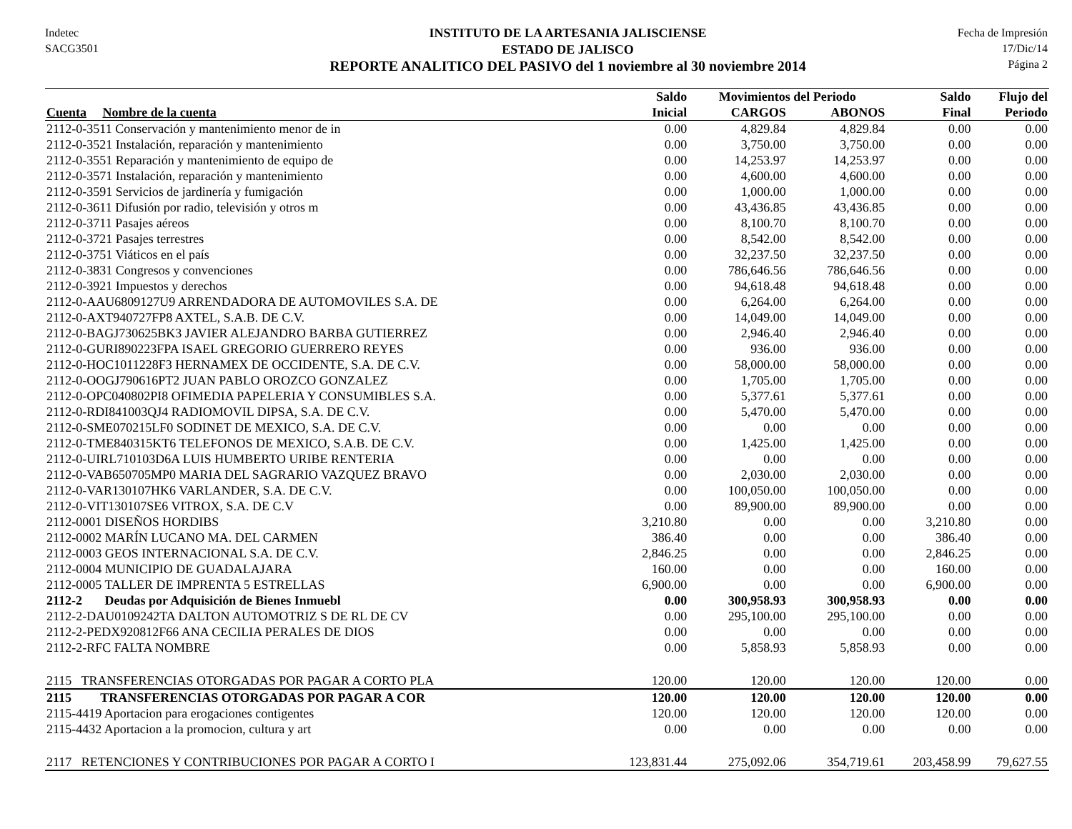Indetec
SACG3501
INSTITUTO DE LA ARTESANIA JALISCIENSE
ESTADO DE JALISCO
REPORTE ANALITICO DEL PASIVO del 1 noviembre al 30 noviembre 2014
Fecha de Impresión
17/Dic/14
Página 2
| | Saldo | Movimientos del Periodo | | Saldo | Flujo del |
| --- | --- | --- | --- | --- | --- |
| Cuenta Nombre de la cuenta | Inicial | CARGOS | ABONOS | Final | Periodo |
| 2112-0-3511 Conservación y mantenimiento menor de in | 0.00 | 4,829.84 | 4,829.84 | 0.00 | 0.00 |
| 2112-0-3521 Instalación, reparación y mantenimiento | 0.00 | 3,750.00 | 3,750.00 | 0.00 | 0.00 |
| 2112-0-3551 Reparación y mantenimiento de equipo de | 0.00 | 14,253.97 | 14,253.97 | 0.00 | 0.00 |
| 2112-0-3571 Instalación, reparación y mantenimiento | 0.00 | 4,600.00 | 4,600.00 | 0.00 | 0.00 |
| 2112-0-3591 Servicios de jardinería y fumigación | 0.00 | 1,000.00 | 1,000.00 | 0.00 | 0.00 |
| 2112-0-3611 Difusión por radio, televisión y otros m | 0.00 | 43,436.85 | 43,436.85 | 0.00 | 0.00 |
| 2112-0-3711 Pasajes aéreos | 0.00 | 8,100.70 | 8,100.70 | 0.00 | 0.00 |
| 2112-0-3721 Pasajes terrestres | 0.00 | 8,542.00 | 8,542.00 | 0.00 | 0.00 |
| 2112-0-3751 Viáticos en el país | 0.00 | 32,237.50 | 32,237.50 | 0.00 | 0.00 |
| 2112-0-3831 Congresos y convenciones | 0.00 | 786,646.56 | 786,646.56 | 0.00 | 0.00 |
| 2112-0-3921 Impuestos y derechos | 0.00 | 94,618.48 | 94,618.48 | 0.00 | 0.00 |
| 2112-0-AAU6809127U9 ARRENDADORA DE AUTOMOVILES S.A. DE | 0.00 | 6,264.00 | 6,264.00 | 0.00 | 0.00 |
| 2112-0-AXT940727FP8 AXTEL, S.A.B. DE C.V. | 0.00 | 14,049.00 | 14,049.00 | 0.00 | 0.00 |
| 2112-0-BAGJ730625BK3 JAVIER ALEJANDRO BARBA GUTIERREZ | 0.00 | 2,946.40 | 2,946.40 | 0.00 | 0.00 |
| 2112-0-GURI890223FPA ISAEL GREGORIO GUERRERO REYES | 0.00 | 936.00 | 936.00 | 0.00 | 0.00 |
| 2112-0-HOC1011228F3 HERNAMEX DE OCCIDENTE, S.A. DE C.V. | 0.00 | 58,000.00 | 58,000.00 | 0.00 | 0.00 |
| 2112-0-OOGJ790616PT2 JUAN PABLO OROZCO GONZALEZ | 0.00 | 1,705.00 | 1,705.00 | 0.00 | 0.00 |
| 2112-0-OPC040802PI8 OFIMEDIA PAPELERIA Y CONSUMIBLES S.A. | 0.00 | 5,377.61 | 5,377.61 | 0.00 | 0.00 |
| 2112-0-RDI841003QJ4 RADIOMOVIL DIPSA, S.A. DE C.V. | 0.00 | 5,470.00 | 5,470.00 | 0.00 | 0.00 |
| 2112-0-SME070215LF0 SODINET DE MEXICO, S.A. DE C.V. | 0.00 | 0.00 | 0.00 | 0.00 | 0.00 |
| 2112-0-TME840315KT6 TELEFONOS DE MEXICO, S.A.B. DE C.V. | 0.00 | 1,425.00 | 1,425.00 | 0.00 | 0.00 |
| 2112-0-UIRL710103D6A LUIS HUMBERTO URIBE RENTERIA | 0.00 | 0.00 | 0.00 | 0.00 | 0.00 |
| 2112-0-VAB650705MP0 MARIA DEL SAGRARIO VAZQUEZ BRAVO | 0.00 | 2,030.00 | 2,030.00 | 0.00 | 0.00 |
| 2112-0-VAR130107HK6 VARLANDER, S.A. DE C.V. | 0.00 | 100,050.00 | 100,050.00 | 0.00 | 0.00 |
| 2112-0-VIT130107SE6 VITROX, S.A. DE C.V | 0.00 | 89,900.00 | 89,900.00 | 0.00 | 0.00 |
| 2112-0001 DISEÑOS HORDIBS | 3,210.80 | 0.00 | 0.00 | 3,210.80 | 0.00 |
| 2112-0002 MARÍN LUCANO MA. DEL CARMEN | 386.40 | 0.00 | 0.00 | 386.40 | 0.00 |
| 2112-0003 GEOS INTERNACIONAL S.A. DE C.V. | 2,846.25 | 0.00 | 0.00 | 2,846.25 | 0.00 |
| 2112-0004 MUNICIPIO DE GUADALAJARA | 160.00 | 0.00 | 0.00 | 160.00 | 0.00 |
| 2112-0005 TALLER DE IMPRENTA 5 ESTRELLAS | 6,900.00 | 0.00 | 0.00 | 6,900.00 | 0.00 |
| 2112-2 Deudas por Adquisición de Bienes Inmuebl | 0.00 | 300,958.93 | 300,958.93 | 0.00 | 0.00 |
| 2112-2-DAU0109242TA DALTON AUTOMOTRIZ S DE RL DE CV | 0.00 | 295,100.00 | 295,100.00 | 0.00 | 0.00 |
| 2112-2-PEDX920812F66 ANA CECILIA PERALES DE DIOS | 0.00 | 0.00 | 0.00 | 0.00 | 0.00 |
| 2112-2-RFC FALTA NOMBRE | 0.00 | 5,858.93 | 5,858.93 | 0.00 | 0.00 |
| 2115 TRANSFERENCIAS OTORGADAS POR PAGAR A CORTO PLA | 120.00 | 120.00 | 120.00 | 120.00 | 0.00 |
| 2115 TRANSFERENCIAS OTORGADAS POR PAGAR A COR | 120.00 | 120.00 | 120.00 | 120.00 | 0.00 |
| 2115-4419 Aportacion para erogaciones contigentes | 120.00 | 120.00 | 120.00 | 120.00 | 0.00 |
| 2115-4432 Aportacion a la promocion, cultura y art | 0.00 | 0.00 | 0.00 | 0.00 | 0.00 |
| 2117 RETENCIONES Y CONTRIBUCIONES POR PAGAR A CORTO I | 123,831.44 | 275,092.06 | 354,719.61 | 203,458.99 | 79,627.55 |